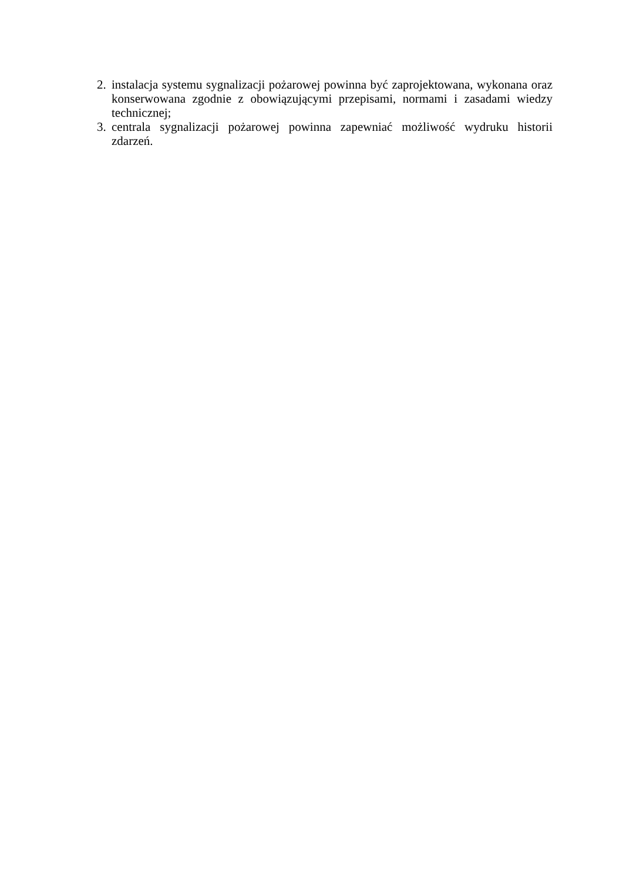2. instalacja systemu sygnalizacji pożarowej powinna być zaprojektowana, wykonana oraz konserwowana zgodnie z obowiązującymi przepisami, normami i zasadami wiedzy technicznej;
3. centrala sygnalizacji pożarowej powinna zapewniać możliwość wydruku historii zdarzeń.